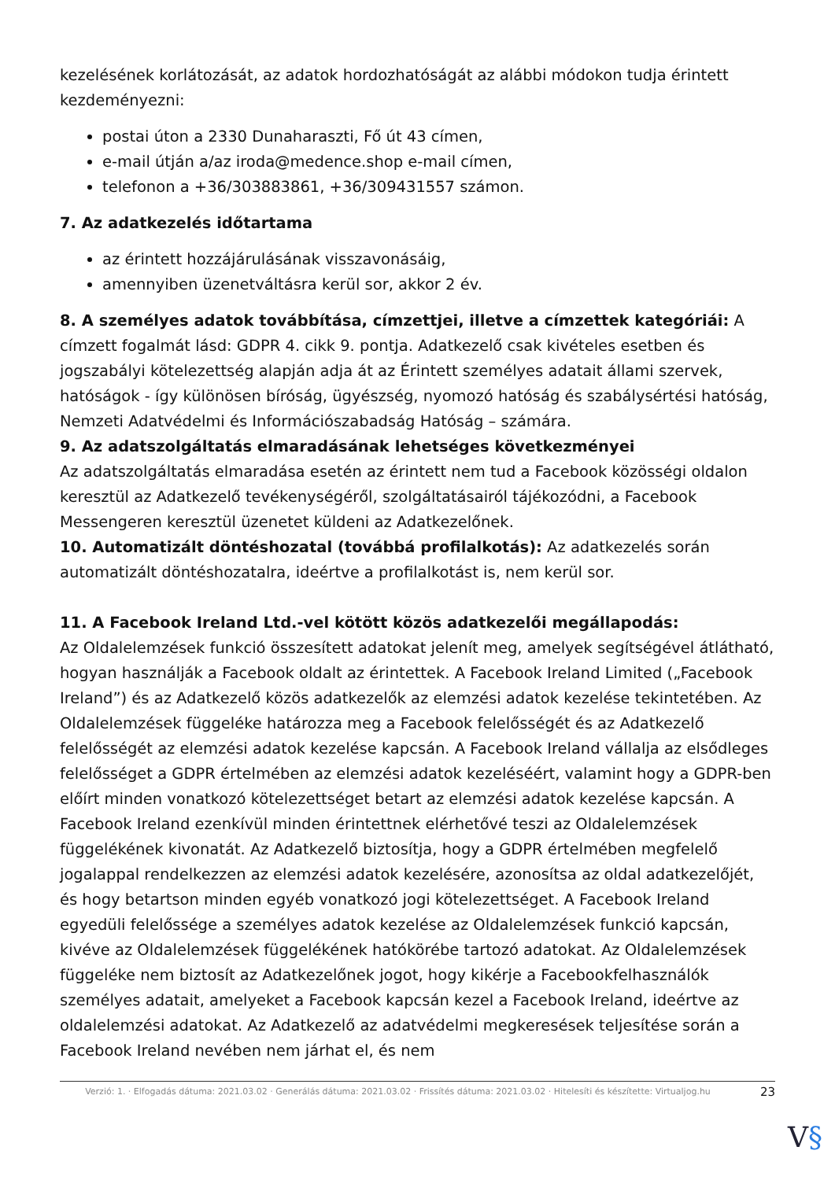kezelésének korlátozását, az adatok hordozhatóságát az alábbi módokon tudja érintett kezdeményezni:
postai úton a 2330 Dunaharaszti, Fő út 43 címen,
e-mail útján a/az iroda@medence.shop e-mail címen,
telefonon a +36/303883861, +36/309431557 számon.
7. Az adatkezelés időtartama
az érintett hozzájárulásának visszavonásáig,
amennyiben üzenetváltásra kerül sor, akkor 2 év.
8. A személyes adatok továbbítása, címzettjei, illetve a címzettek kategóriái: A címzett fogalmát lásd: GDPR 4. cikk 9. pontja. Adatkezelő csak kivételes esetben és jogszabályi kötelezettség alapján adja át az Érintett személyes adatait állami szervek, hatóságok - így különösen bíróság, ügyészség, nyomozó hatóság és szabálysértési hatóság, Nemzeti Adatvédelmi és Információszabadság Hatóság – számára.
9. Az adatszolgáltatás elmaradásának lehetséges következményei
Az adatszolgáltatás elmaradása esetén az érintett nem tud a Facebook közösségi oldalon keresztül az Adatkezelő tevékenységéről, szolgáltatásairól tájékozódni, a Facebook Messengeren keresztül üzenetet küldeni az Adatkezelőnek.
10. Automatizált döntéshozatal (továbbá profilalkotás): Az adatkezelés során automatizált döntéshozatalra, ideértve a profilalkotást is, nem kerül sor.
11. A Facebook Ireland Ltd.-vel kötött közös adatkezelői megállapodás:
Az Oldalelemzések funkció összesített adatokat jelenít meg, amelyek segítségével átlátható, hogyan használják a Facebook oldalt az érintettek. A Facebook Ireland Limited („Facebook Ireland”) és az Adatkezelő közös adatkezelők az elemzési adatok kezelése tekintetében. Az Oldalelemzések függeléke határozza meg a Facebook felelősségét és az Adatkezelő felelősségét az elemzési adatok kezelése kapcsán. A Facebook Ireland vállalja az elsődleges felelősséget a GDPR értelmében az elemzési adatok kezeléséért, valamint hogy a GDPR-ben előírt minden vonatkozó kötelezettséget betart az elemzési adatok kezelése kapcsán. A Facebook Ireland ezenkívül minden érintettnek elérhetővé teszi az Oldalelemzések függelékének kivonatát. Az Adatkezelő biztosítja, hogy a GDPR értelmében megfelelő jogalappal rendelkezzen az elemzési adatok kezelésére, azonosítsa az oldal adatkezelőjét, és hogy betartson minden egyéb vonatkozó jogi kötelezettséget. A Facebook Ireland egyedüli felelőssége a személyes adatok kezelése az Oldalelemzések funkció kapcsán, kivéve az Oldalelemzések függelékének hatókörébe tartozó adatokat. Az Oldalelemzések függeléke nem biztosít az Adatkezelőnek jogot, hogy kikérje a Facebookfelhasználók személyes adatait, amelyeket a Facebook kapcsán kezel a Facebook Ireland, ideértve az oldalelemzési adatokat. Az Adatkezelő az adatvédelmi megkeresések teljesítése során a Facebook Ireland nevében nem járhat el, és nem
Verzió: 1. · Elfogadás dátuma: 2021.03.02 · Generálás dátuma: 2021.03.02 · Frissítés dátuma: 2021.03.02 · Hitelesíti és készítette: Virtualjog.hu
23
V§